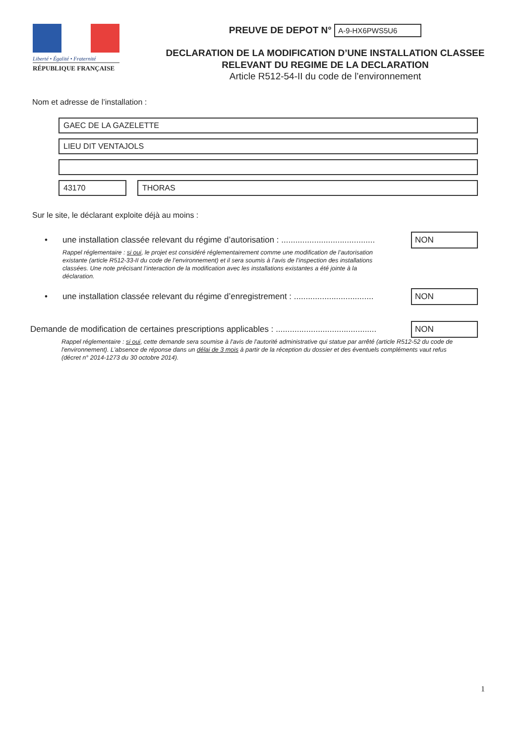Liberté • Égalité • Fraternité
RÉPUBLIQUE FRANÇAISE
PREUVE DE DEPOT N° A-9-HX6PWS5U6
DECLARATION DE LA MODIFICATION D’UNE INSTALLATION CLASSEE
RELEVANT DU REGIME DE LA DECLARATION
Article R512-54-II du code de l’environnement
Nom et adresse de l’installation :
GAEC DE LA GAZELETTE
LIEU DIT VENTAJOLS
43170 THORAS
Sur le site, le déclarant exploite déjà au moins :
• une installation classée relevant du régime d’autorisation : ........................................ NON
Rappel réglementaire : si oui, le projet est considéré réglementairement comme une modification de l’autorisation existante (article R512-33-II du code de l’environnement) et il sera soumis à l’avis de l’inspection des installations classées. Une note précisant l’interaction de la modification avec les installations existantes a été jointe à la déclaration.
• une installation classée relevant du régime d’enregistrement : .................................. NON
Demande de modification de certaines prescriptions applicables : ........................................... NON
Rappel réglementaire : si oui, cette demande sera soumise à l'avis de l'autorité administrative qui statue par arrêté (article R512-52 du code de l'environnement). L'absence de réponse dans un délai de 3 mois à partir de la réception du dossier et des éventuels compléments vaut refus (décret n° 2014-1273 du 30 octobre 2014).
1